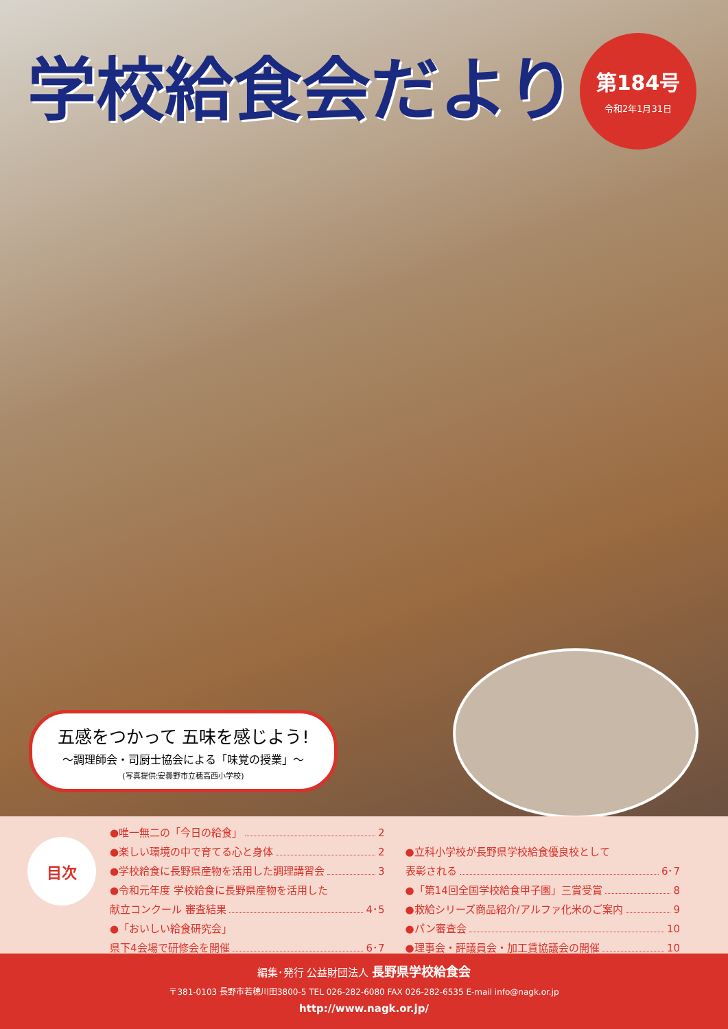学校給食会だより
第184号
令和2年1月31日
五感をつかって 五味を感じよう!
〜調理師会・司厨士協会による「味覚の授業」〜
(写真提供:安曇野市立穂高西小学校)
目次
●唯一無二の「今日の給食」 2
●楽しい環境の中で育てる心と身体 2
●学校給食に長野県産物を活用した調理講習会 3
●令和元年度 学校給食に長野県産物を活用した
献立コンクール 審査結果 4･5
●「おいしい給食研究会」
県下4会場で研修会を開催 6･7
●立科小学校が長野県学校給食優良校として
表彰される 6･7
●「第14回全国学校給食甲子園」三賞受賞 8
●救給シリーズ商品紹介/アルファ化米のご案内 9
●パン審査会 10
●理事会・評議員会・加工賃協議会の開催 10
編集･発行 公益財団法人 長野県学校給食会
〒381-0103 長野市若穂川田3800-5 TEL 026-282-6080 FAX 026-282-6535 E-mail info@nagk.or.jp
http://www.nagk.or.jp/